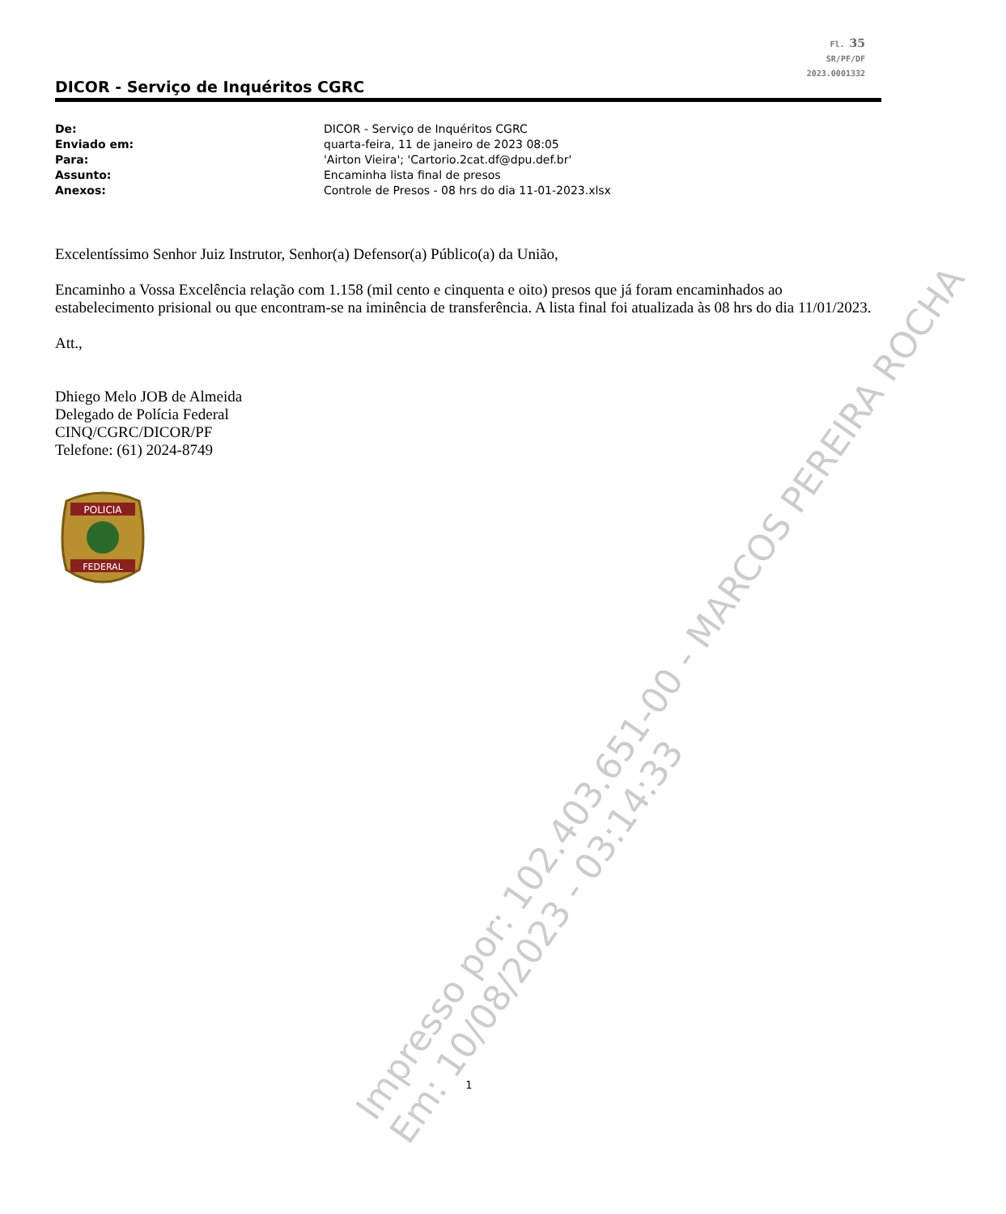Fl. 35
SR/PF/DF
2023.0001332
DICOR - Serviço de Inquéritos CGRC
| De: | DICOR - Serviço de Inquéritos CGRC |
| Enviado em: | quarta-feira, 11 de janeiro de 2023 08:05 |
| Para: | 'Airton Vieira'; 'Cartorio.2cat.df@dpu.def.br' |
| Assunto: | Encaminha lista final de presos |
| Anexos: | Controle de Presos - 08 hrs do dia 11-01-2023.xlsx |
Excelentíssimo Senhor Juiz Instrutor, Senhor(a) Defensor(a) Público(a) da União,
Encaminho a Vossa Excelência relação com 1.158 (mil cento e cinquenta e oito) presos que já foram encaminhados ao estabelecimento prisional ou que encontram-se na iminência de transferência. A lista final foi atualizada às 08 hrs do dia 11/01/2023.
Att.,
Dhiego Melo JOB de Almeida
Delegado de Polícia Federal
CINQ/CGRC/DICOR/PF
Telefone: (61) 2024-8749
POLICIA
FEDERAL
Impresso por: 102.403.651-00 - MARCOS PEREIRA ROCHA
Em: 10/08/2023 - 03:14:33
1